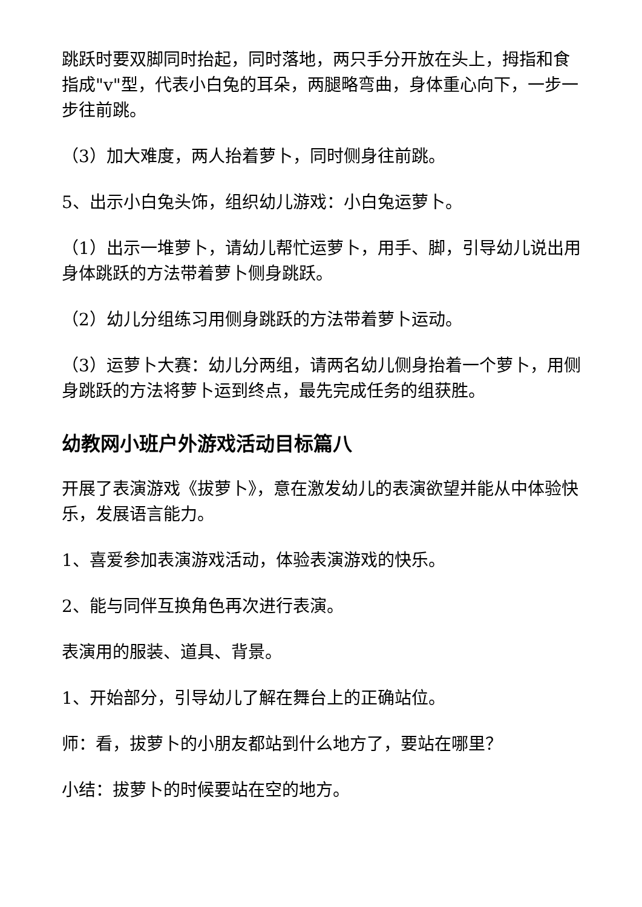跳跃时要双脚同时抬起，同时落地，两只手分开放在头上，拇指和食指成"v"型，代表小白兔的耳朵，两腿略弯曲，身体重心向下，一步一步往前跳。
（3）加大难度，两人抬着萝卜，同时侧身往前跳。
5、出示小白兔头饰，组织幼儿游戏：小白兔运萝卜。
（1）出示一堆萝卜，请幼儿帮忙运萝卜，用手、脚，引导幼儿说出用身体跳跃的方法带着萝卜侧身跳跃。
（2）幼儿分组练习用侧身跳跃的方法带着萝卜运动。
（3）运萝卜大赛：幼儿分两组，请两名幼儿侧身抬着一个萝卜，用侧身跳跃的方法将萝卜运到终点，最先完成任务的组获胜。
幼教网小班户外游戏活动目标篇八
开展了表演游戏《拔萝卜》，意在激发幼儿的表演欲望并能从中体验快乐，发展语言能力。
1、喜爱参加表演游戏活动，体验表演游戏的快乐。
2、能与同伴互换角色再次进行表演。
表演用的服装、道具、背景。
1、开始部分，引导幼儿了解在舞台上的正确站位。
师：看，拔萝卜的小朋友都站到什么地方了，要站在哪里？
小结：拔萝卜的时候要站在空的地方。